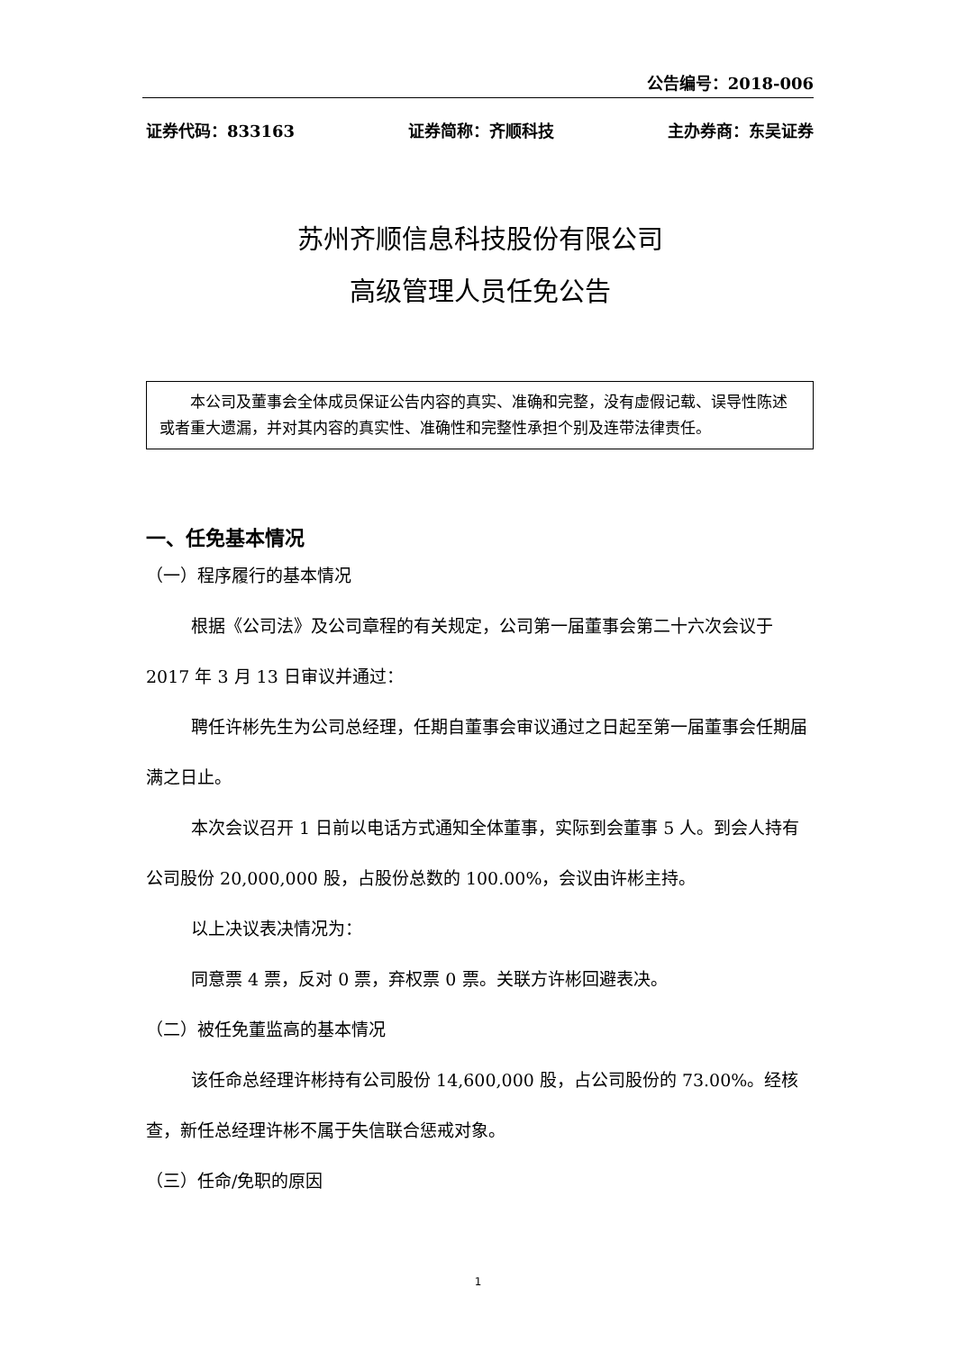公告编号：2018-006
证券代码：833163 证券简称：齐顺科技 主办券商：东吴证券
苏州齐顺信息科技股份有限公司
高级管理人员任免公告
本公司及董事会全体成员保证公告内容的真实、准确和完整，没有虚假记载、误导性陈述或者重大遗漏，并对其内容的真实性、准确性和完整性承担个别及连带法律责任。
一、任免基本情况
（一）程序履行的基本情况
根据《公司法》及公司章程的有关规定，公司第一届董事会第二十六次会议于 2017 年 3 月 13 日审议并通过：
聘任许彬先生为公司总经理，任期自董事会审议通过之日起至第一届董事会任期届满之日止。
本次会议召开 1 日前以电话方式通知全体董事，实际到会董事 5 人。到会人持有公司股份 20,000,000 股，占股份总数的 100.00%，会议由许彬主持。
以上决议表决情况为：
同意票 4 票，反对 0 票，弃权票 0 票。关联方许彬回避表决。
（二）被任免董监高的基本情况
该任命总经理许彬持有公司股份 14,600,000 股，占公司股份的 73.00%。经核查，新任总经理许彬不属于失信联合惩戒对象。
（三）任命/免职的原因
1